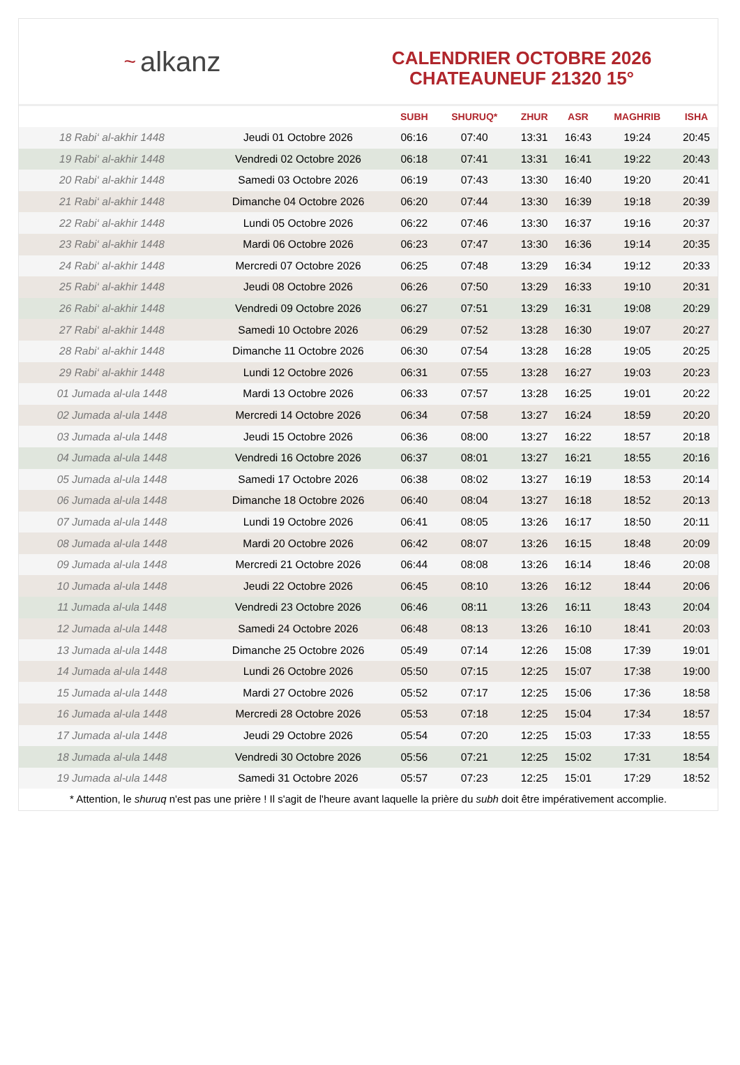~ alkanz
CALENDRIER OCTOBRE 2026
CHATEAUNEUF 21320 15°
| | | SUBH | SHURUQ* | ZHUR | ASR | MAGHRIB | ISHA |
| --- | --- | --- | --- | --- | --- | --- | --- |
| 18 Rabi‘ al-akhir 1448 | Jeudi 01 Octobre 2026 | 06:16 | 07:40 | 13:31 | 16:43 | 19:24 | 20:45 |
| 19 Rabi‘ al-akhir 1448 | Vendredi 02 Octobre 2026 | 06:18 | 07:41 | 13:31 | 16:41 | 19:22 | 20:43 |
| 20 Rabi‘ al-akhir 1448 | Samedi 03 Octobre 2026 | 06:19 | 07:43 | 13:30 | 16:40 | 19:20 | 20:41 |
| 21 Rabi‘ al-akhir 1448 | Dimanche 04 Octobre 2026 | 06:20 | 07:44 | 13:30 | 16:39 | 19:18 | 20:39 |
| 22 Rabi‘ al-akhir 1448 | Lundi 05 Octobre 2026 | 06:22 | 07:46 | 13:30 | 16:37 | 19:16 | 20:37 |
| 23 Rabi‘ al-akhir 1448 | Mardi 06 Octobre 2026 | 06:23 | 07:47 | 13:30 | 16:36 | 19:14 | 20:35 |
| 24 Rabi‘ al-akhir 1448 | Mercredi 07 Octobre 2026 | 06:25 | 07:48 | 13:29 | 16:34 | 19:12 | 20:33 |
| 25 Rabi‘ al-akhir 1448 | Jeudi 08 Octobre 2026 | 06:26 | 07:50 | 13:29 | 16:33 | 19:10 | 20:31 |
| 26 Rabi‘ al-akhir 1448 | Vendredi 09 Octobre 2026 | 06:27 | 07:51 | 13:29 | 16:31 | 19:08 | 20:29 |
| 27 Rabi‘ al-akhir 1448 | Samedi 10 Octobre 2026 | 06:29 | 07:52 | 13:28 | 16:30 | 19:07 | 20:27 |
| 28 Rabi‘ al-akhir 1448 | Dimanche 11 Octobre 2026 | 06:30 | 07:54 | 13:28 | 16:28 | 19:05 | 20:25 |
| 29 Rabi‘ al-akhir 1448 | Lundi 12 Octobre 2026 | 06:31 | 07:55 | 13:28 | 16:27 | 19:03 | 20:23 |
| 01 Jumada al-ula 1448 | Mardi 13 Octobre 2026 | 06:33 | 07:57 | 13:28 | 16:25 | 19:01 | 20:22 |
| 02 Jumada al-ula 1448 | Mercredi 14 Octobre 2026 | 06:34 | 07:58 | 13:27 | 16:24 | 18:59 | 20:20 |
| 03 Jumada al-ula 1448 | Jeudi 15 Octobre 2026 | 06:36 | 08:00 | 13:27 | 16:22 | 18:57 | 20:18 |
| 04 Jumada al-ula 1448 | Vendredi 16 Octobre 2026 | 06:37 | 08:01 | 13:27 | 16:21 | 18:55 | 20:16 |
| 05 Jumada al-ula 1448 | Samedi 17 Octobre 2026 | 06:38 | 08:02 | 13:27 | 16:19 | 18:53 | 20:14 |
| 06 Jumada al-ula 1448 | Dimanche 18 Octobre 2026 | 06:40 | 08:04 | 13:27 | 16:18 | 18:52 | 20:13 |
| 07 Jumada al-ula 1448 | Lundi 19 Octobre 2026 | 06:41 | 08:05 | 13:26 | 16:17 | 18:50 | 20:11 |
| 08 Jumada al-ula 1448 | Mardi 20 Octobre 2026 | 06:42 | 08:07 | 13:26 | 16:15 | 18:48 | 20:09 |
| 09 Jumada al-ula 1448 | Mercredi 21 Octobre 2026 | 06:44 | 08:08 | 13:26 | 16:14 | 18:46 | 20:08 |
| 10 Jumada al-ula 1448 | Jeudi 22 Octobre 2026 | 06:45 | 08:10 | 13:26 | 16:12 | 18:44 | 20:06 |
| 11 Jumada al-ula 1448 | Vendredi 23 Octobre 2026 | 06:46 | 08:11 | 13:26 | 16:11 | 18:43 | 20:04 |
| 12 Jumada al-ula 1448 | Samedi 24 Octobre 2026 | 06:48 | 08:13 | 13:26 | 16:10 | 18:41 | 20:03 |
| 13 Jumada al-ula 1448 | Dimanche 25 Octobre 2026 | 05:49 | 07:14 | 12:26 | 15:08 | 17:39 | 19:01 |
| 14 Jumada al-ula 1448 | Lundi 26 Octobre 2026 | 05:50 | 07:15 | 12:25 | 15:07 | 17:38 | 19:00 |
| 15 Jumada al-ula 1448 | Mardi 27 Octobre 2026 | 05:52 | 07:17 | 12:25 | 15:06 | 17:36 | 18:58 |
| 16 Jumada al-ula 1448 | Mercredi 28 Octobre 2026 | 05:53 | 07:18 | 12:25 | 15:04 | 17:34 | 18:57 |
| 17 Jumada al-ula 1448 | Jeudi 29 Octobre 2026 | 05:54 | 07:20 | 12:25 | 15:03 | 17:33 | 18:55 |
| 18 Jumada al-ula 1448 | Vendredi 30 Octobre 2026 | 05:56 | 07:21 | 12:25 | 15:02 | 17:31 | 18:54 |
| 19 Jumada al-ula 1448 | Samedi 31 Octobre 2026 | 05:57 | 07:23 | 12:25 | 15:01 | 17:29 | 18:52 |
* Attention, le shuruq n'est pas une prière ! Il s'agit de l'heure avant laquelle la prière du subh doit être impérativement accomplie.